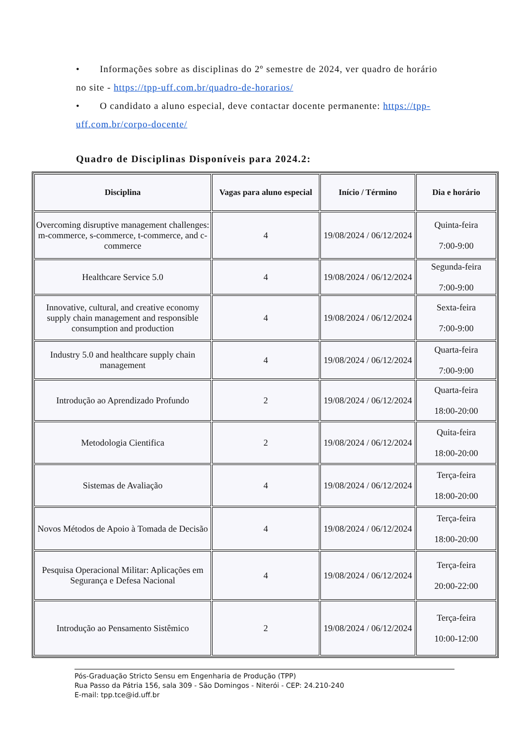• Informações sobre as disciplinas do 2º semestre de 2024, ver quadro de horário no site - https://tpp-uff.com.br/quadro-de-horarios/
• O candidato a aluno especial, deve contactar docente permanente: https://tpp-uff.com.br/corpo-docente/
Quadro de Disciplinas Disponíveis para 2024.2:
| Disciplina | Vagas para aluno especial | Início / Término | Dia e horário |
| --- | --- | --- | --- |
| Overcoming disruptive management challenges: m-commerce, s-commerce, t-commerce, and c-commerce | 4 | 19/08/2024 / 06/12/2024 | Quinta-feira 7:00-9:00 |
| Healthcare Service 5.0 | 4 | 19/08/2024 / 06/12/2024 | Segunda-feira 7:00-9:00 |
| Innovative, cultural, and creative economy supply chain management and responsible consumption and production | 4 | 19/08/2024 / 06/12/2024 | Sexta-feira 7:00-9:00 |
| Industry 5.0 and healthcare supply chain management | 4 | 19/08/2024 / 06/12/2024 | Quarta-feira 7:00-9:00 |
| Introdução ao Aprendizado Profundo | 2 | 19/08/2024 / 06/12/2024 | Quarta-feira 18:00-20:00 |
| Metodologia Cientifica | 2 | 19/08/2024 / 06/12/2024 | Quita-feira 18:00-20:00 |
| Sistemas de Avaliação | 4 | 19/08/2024 / 06/12/2024 | Terça-feira 18:00-20:00 |
| Novos Métodos de Apoio à Tomada de Decisão | 4 | 19/08/2024 / 06/12/2024 | Terça-feira 18:00-20:00 |
| Pesquisa Operacional Militar: Aplicações em Segurança e Defesa Nacional | 4 | 19/08/2024 / 06/12/2024 | Terça-feira 20:00-22:00 |
| Introdução ao Pensamento Sistêmico | 2 | 19/08/2024 / 06/12/2024 | Terça-feira 10:00-12:00 |
Pós-Graduação Stricto Sensu em Engenharia de Produção (TPP)
Rua Passo da Pátria 156, sala 309 - São Domingos - Niterói - CEP: 24.210-240
E-mail: tpp.tce@id.uff.br